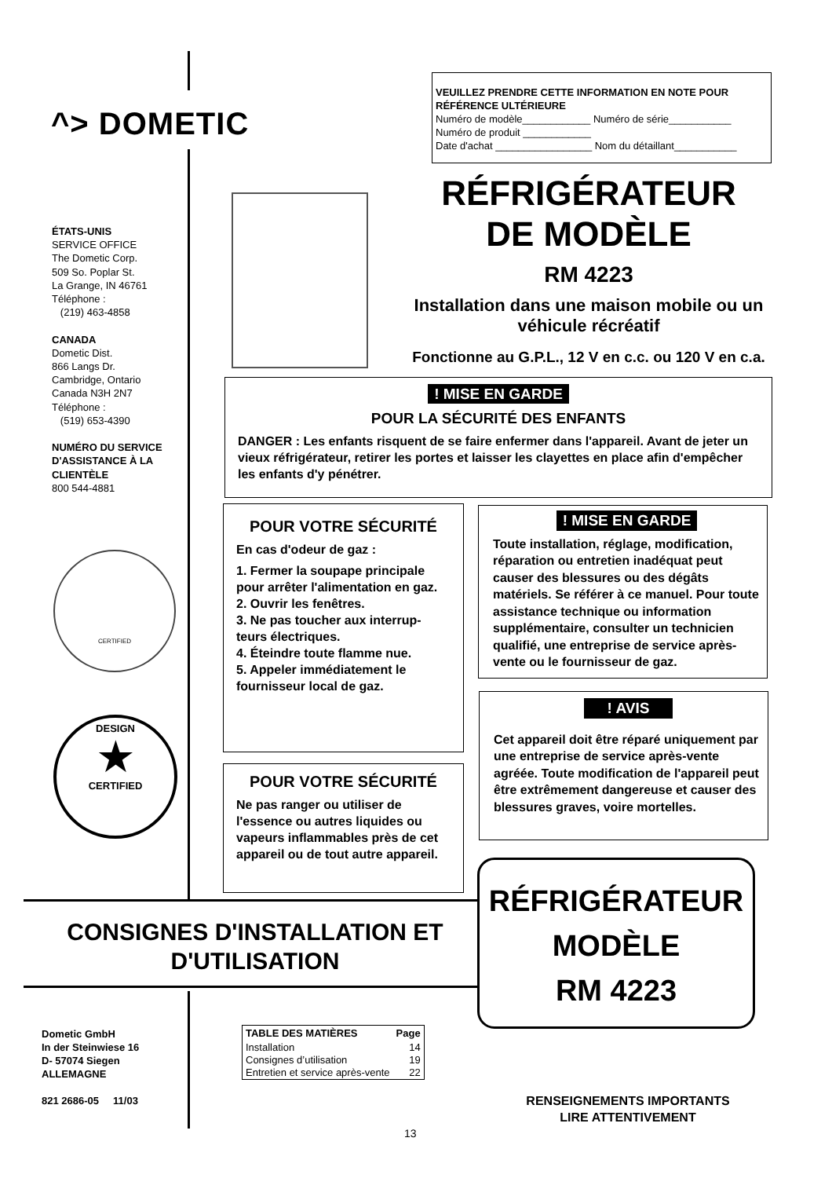^> DOMETIC
VEUILLEZ PRENDRE CETTE INFORMATION EN NOTE POUR RÉFÉRENCE ULTÉRIEURE
Numéro de modèle____________ Numéro de série___________
Numéro de produit ____________
Date d'achat _________________ Nom du détaillant___________
ÉTATS-UNIS
SERVICE OFFICE
The Dometic Corp.
509 So. Poplar St.
La Grange, IN 46761
Téléphone :
(219) 463-4858
CANADA
Dometic Dist.
866 Langs Dr.
Cambridge, Ontario
Canada N3H 2N7
Téléphone :
(519) 653-4390
NUMÉRO DU SERVICE D'ASSISTANCE À LA CLIENTÈLE
800 544-4881
CERTIFIED
DESIGN
★
CERTIFIED
RÉFRIGÉRATEUR
DE MODÈLE
RM 4223
Installation dans une maison mobile ou un véhicule récréatif
Fonctionne au G.P.L., 12 V en c.c. ou 120 V en c.a.
! MISE EN GARDE
POUR LA SÉCURITÉ DES ENFANTS
DANGER : Les enfants risquent de se faire enfermer dans l'appareil. Avant de jeter un vieux réfrigérateur, retirer les portes et laisser les clayettes en place afin d'empêcher les enfants d'y pénétrer.
POUR VOTRE SÉCURITÉ
En cas d'odeur de gaz :
1. Fermer la soupape principale pour arrêter l'alimentation en gaz.
2. Ouvrir les fenêtres.
3. Ne pas toucher aux interrup-teurs électriques.
4. Éteindre toute flamme nue.
5. Appeler immédiatement le fournisseur local de gaz.
POUR VOTRE SÉCURITÉ
Ne pas ranger ou utiliser de l'essence ou autres liquides ou vapeurs inflammables près de cet appareil ou de tout autre appareil.
! MISE EN GARDE
Toute installation, réglage, modification, réparation ou entretien inadéquat peut causer des blessures ou des dégâts matériels. Se référer à ce manuel. Pour toute assistance technique ou information supplémentaire, consulter un technicien qualifié, une entreprise de service après-vente ou le fournisseur de gaz.
! AVIS
Cet appareil doit être réparé uniquement par une entreprise de service après-vente agréée. Toute modification de l'appareil peut être extrêmement dangereuse et causer des blessures graves, voire mortelles.
RÉFRIGÉRATEUR
MODÈLE
RM 4223
CONSIGNES D'INSTALLATION ET D'UTILISATION
Dometic GmbH
In der Steinwiese 16
D- 57074 Siegen
ALLEMAGNE
821 2686-05 11/03
| TABLE DES MATIÈRES | Page |
| --- | --- |
| Installation | 14 |
| Consignes d’utilisation | 19 |
| Entretien et service après-vente | 22 |
RENSEIGNEMENTS IMPORTANTS
LIRE ATTENTIVEMENT
13